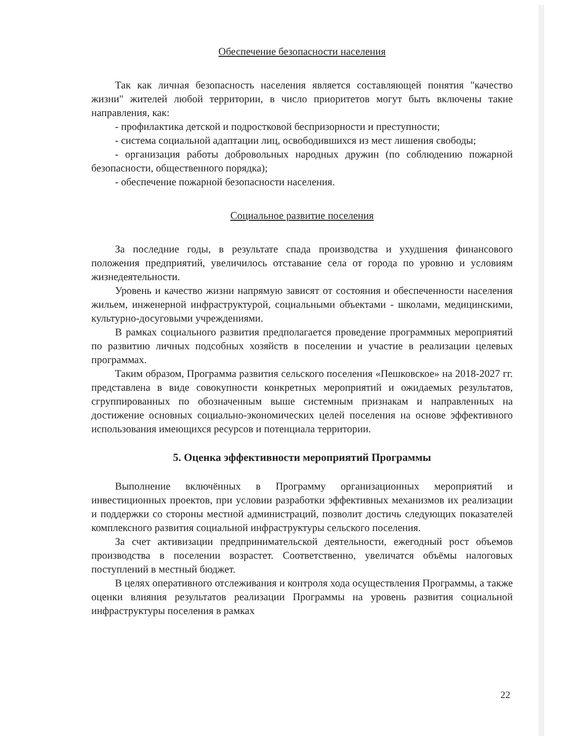Обеспечение безопасности населения
Так как личная безопасность населения является составляющей понятия "качество жизни" жителей любой территории, в число приоритетов могут быть включены такие направления, как:
- профилактика детской и подростковой беспризорности и преступности;
- система социальной адаптации лиц, освободившихся из мест лишения свободы;
- организация работы добровольных народных дружин (по соблюдению пожарной безопасности, общественного порядка);
- обеспечение пожарной безопасности населения.
Социальное развитие поселения
За последние годы, в результате спада производства и ухудшения финансового положения предприятий, увеличилось отставание села от города по уровню и условиям жизнедеятельности.
Уровень и качество жизни напрямую зависят от состояния и обеспеченности населения жильем, инженерной инфраструктурой, социальными объектами - школами, медицинскими, культурно-досуговыми учреждениями.
В рамках социального развития предполагается проведение программных мероприятий по развитию личных подсобных хозяйств в поселении и участие в реализации целевых программах.
Таким образом, Программа развития сельского поселения «Пешковское» на 2018-2027 гг. представлена в виде совокупности конкретных мероприятий и ожидаемых результатов, сгруппированных по обозначенным выше системным признакам и направленных на достижение основных социально-экономических целей поселения на основе эффективного использования имеющихся ресурсов и потенциала территории.
5. Оценка эффективности мероприятий Программы
Выполнение включённых в Программу организационных мероприятий и инвестиционных проектов, при условии разработки эффективных механизмов их реализации и поддержки со стороны местной администраций, позволит достичь следующих показателей комплексного развития социальной инфраструктуры сельского поселения.
За счет активизации предпринимательской деятельности, ежегодный рост объемов производства в поселении возрастет. Соответственно, увеличатся объёмы налоговых поступлений в местный бюджет.
В целях оперативного отслеживания и контроля хода осуществления Программы, а также оценки влияния результатов реализации Программы на уровень развития социальной инфраструктуры поселения в рамках
22